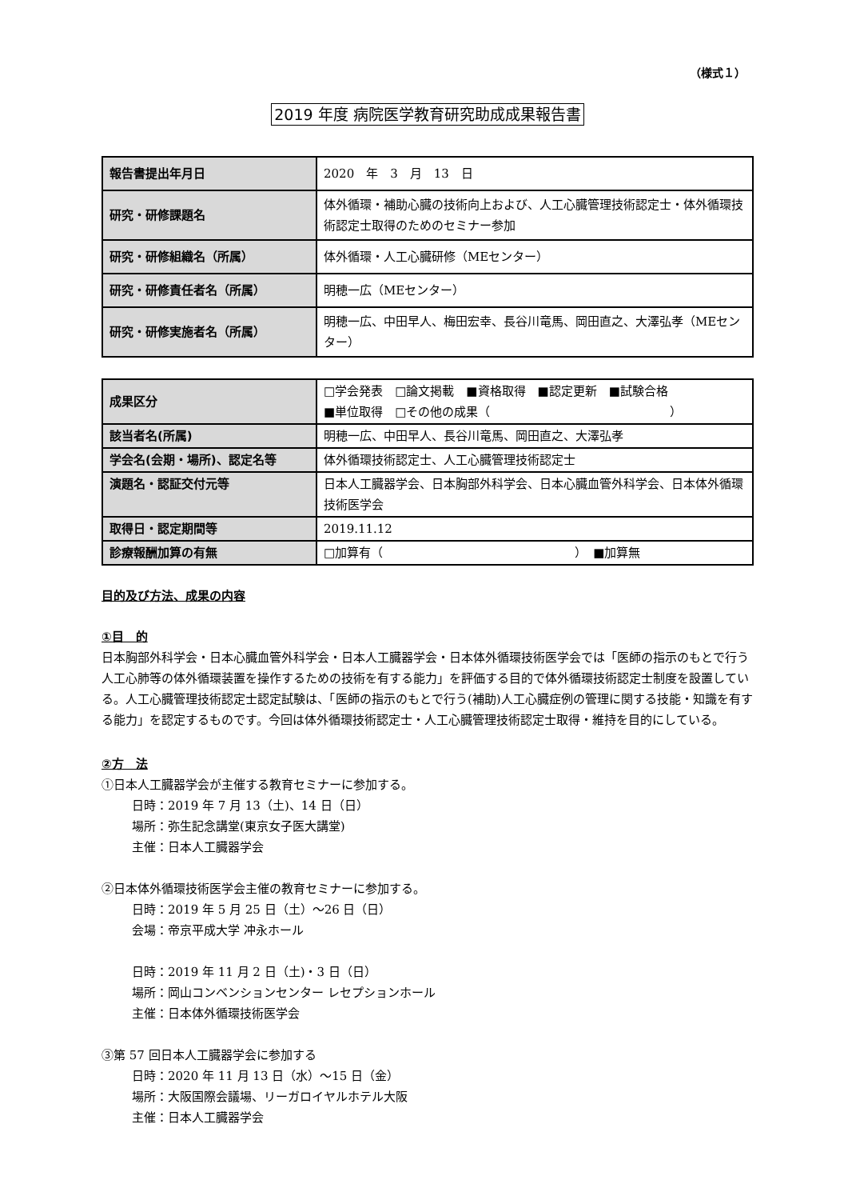（様式１）
2019 年度 病院医学教育研究助成成果報告書
| 報告書提出年月日 | 2020 年 3 月 13 日 |
| 研究・研修課題名 | 体外循環・補助心臓の技術向上および、人工心臓管理技術認定士・体外循環技術認定士取得のためのセミナー参加 |
| 研究・研修組織名（所属） | 体外循環・人工心臓研修（MEセンター） |
| 研究・研修責任者名（所属） | 明穂一広（MEセンター） |
| 研究・研修実施者名（所属） | 明穂一広、中田早人、梅田宏幸、長谷川竜馬、岡田直之、大澤弘孝（MEセンター） |
| 成果区分 | □学会発表 □論文掲載 ■資格取得 ■認定更新 ■試験合格 ■単位取得 □その他の成果（ ） |
| 該当者名(所属) | 明穂一広、中田早人、長谷川竜馬、岡田直之、大澤弘孝 |
| 学会名(会期・場所)、認定名等 | 体外循環技術認定士、人工心臓管理技術認定士 |
| 演題名・認証交付元等 | 日本人工臓器学会、日本胸部外科学会、日本心臓血管外科学会、日本体外循環技術医学会 |
| 取得日・認定期間等 | 2019.11.12 |
| 診療報酬加算の有無 | □加算有（ ） ■加算無 |
目的及び方法、成果の内容
①目　的
日本胸部外科学会・日本心臓血管外科学会・日本人工臓器学会・日本体外循環技術医学会では「医師の指示のもとで行う人工心肺等の体外循環装置を操作するための技術を有する能力」を評価する目的で体外循環技術認定士制度を設置している。人工心臓管理技術認定士認定試験は、「医師の指示のもとで行う(補助)人工心臓症例の管理に関する技能・知識を有する能力」を認定するものです。今回は体外循環技術認定士・人工心臓管理技術認定士取得・維持を目的にしている。
②方　法
①日本人工臓器学会が主催する教育セミナーに参加する。
日時：2019 年 7 月 13（土)、14 日（日）
場所：弥生記念講堂(東京女子医大講堂)
主催：日本人工臓器学会
②日本体外循環技術医学会主催の教育セミナーに参加する。
日時：2019 年 5 月 25 日（土）〜26 日（日）
会場：帝京平成大学 冲永ホール
日時：2019 年 11 月 2 日（土)・3 日（日）
場所：岡山コンベンションセンター レセプションホール
主催：日本体外循環技術医学会
③第 57 回日本人工臓器学会に参加する
日時：2020 年 11 月 13 日（水）〜15 日（金）
場所：大阪国際会議場、リーガロイヤルホテル大阪
主催：日本人工臓器学会